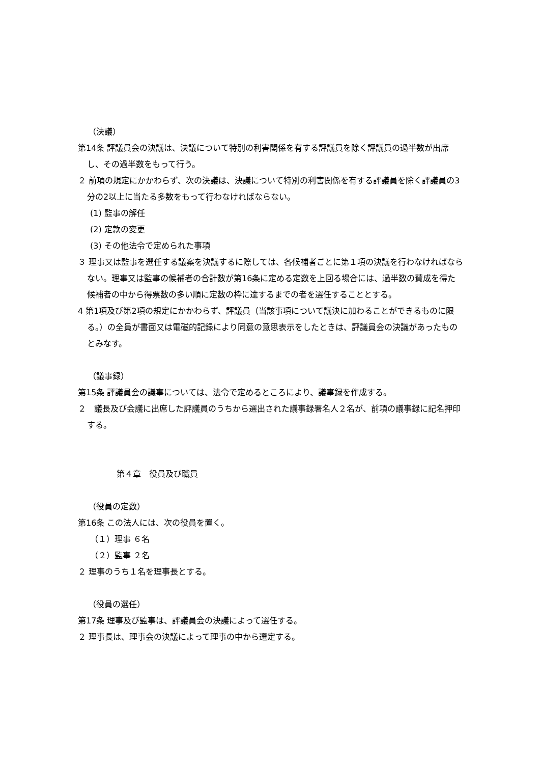（決議）
第14条 評議員会の決議は、決議について特別の利害関係を有する評議員を除く評議員の過半数が出席し、その過半数をもって行う。
２ 前項の規定にかかわらず、次の決議は、決議について特別の利害関係を有する評議員を除く評議員の3分の2以上に当たる多数をもって行わなければならない。
(1) 監事の解任
(2) 定款の変更
(3) その他法令で定められた事項
３ 理事又は監事を選任する議案を決議するに際しては、各候補者ごとに第１項の決議を行わなければならない。理事又は監事の候補者の合計数が第16条に定める定数を上回る場合には、過半数の賛成を得た候補者の中から得票数の多い順に定数の枠に達するまでの者を選任することとする。
4 第1項及び第2項の規定にかかわらず、評議員（当該事項について議決に加わることができるものに限る。）の全員が書面又は電磁的記録により同意の意思表示をしたときは、評議員会の決議があったものとみなす。
（議事録）
第15条 評議員会の議事については、法令で定めるところにより、議事録を作成する。
２　議長及び会議に出席した評議員のうちから選出された議事録署名人２名が、前項の議事録に記名押印する。
第４章　役員及び職員
（役員の定数）
第16条 この法人には、次の役員を置く。
（１）理事 ６名
（２）監事 ２名
２ 理事のうち１名を理事長とする。
（役員の選任）
第17条 理事及び監事は、評議員会の決議によって選任する。
２ 理事長は、理事会の決議によって理事の中から選定する。